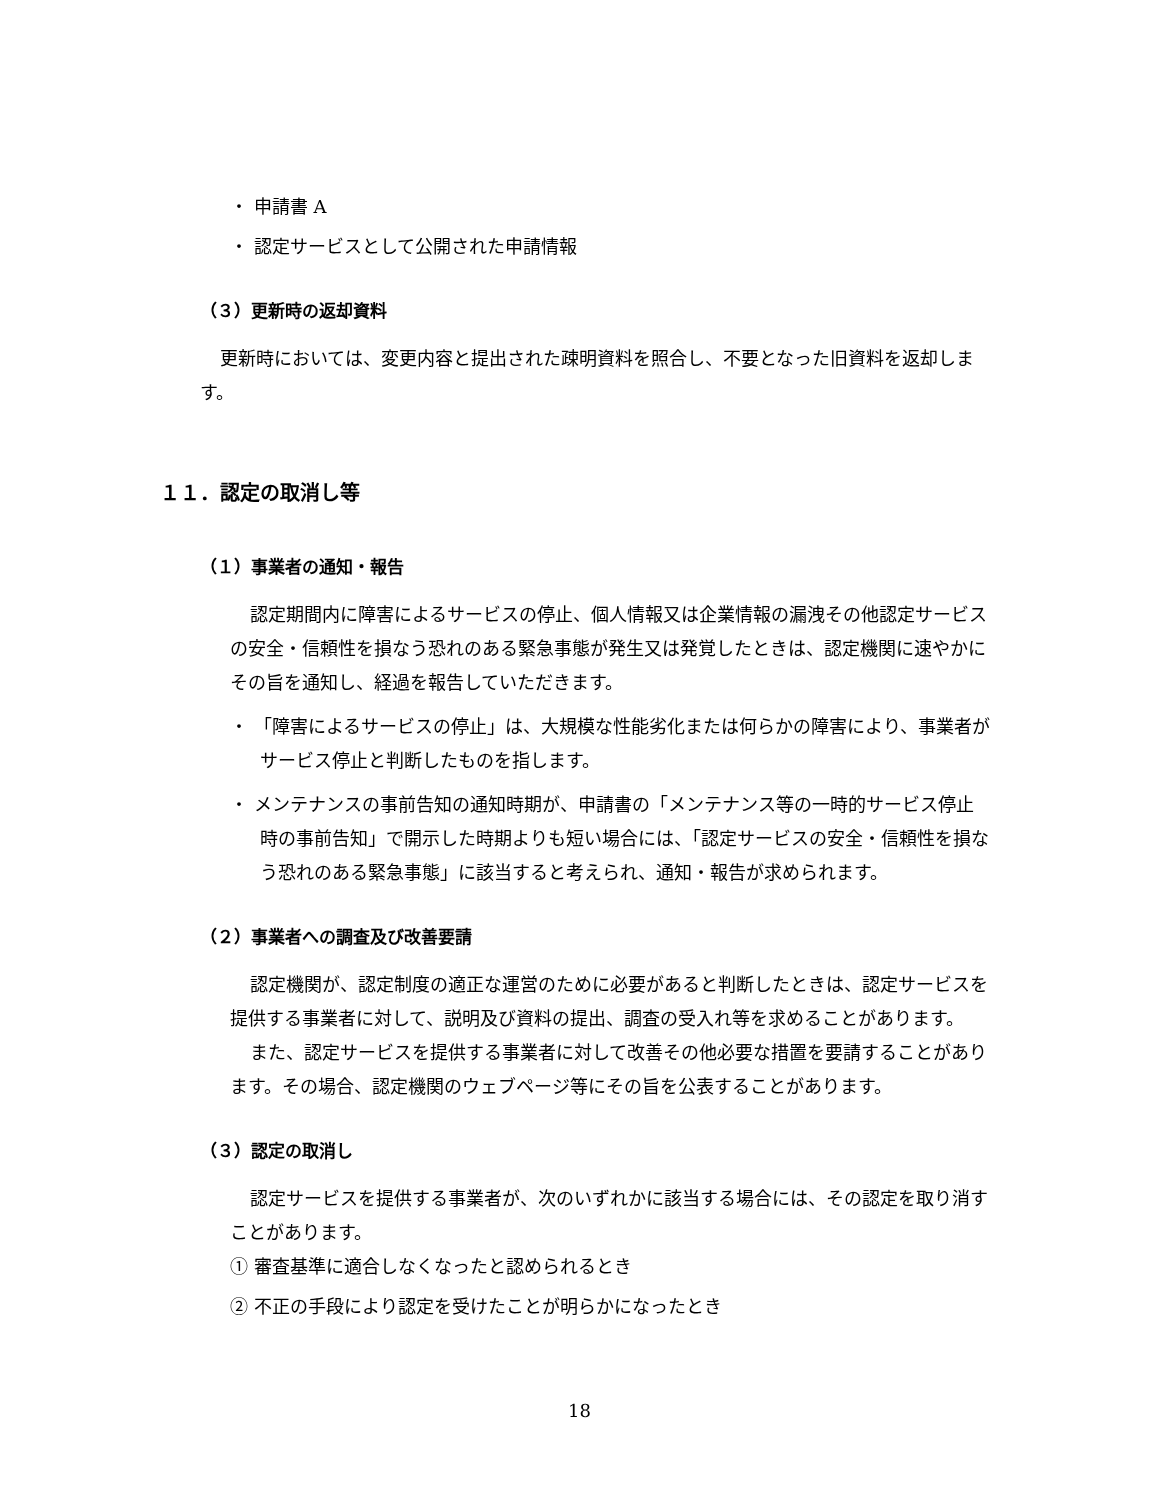・ 申請書 A
・ 認定サービスとして公開された申請情報
（３）更新時の返却資料
更新時においては、変更内容と提出された疎明資料を照合し、不要となった旧資料を返却します。
１１．認定の取消し等
（１）事業者の通知・報告
認定期間内に障害によるサービスの停止、個人情報又は企業情報の漏洩その他認定サービスの安全・信頼性を損なう恐れのある緊急事態が発生又は発覚したときは、認定機関に速やかにその旨を通知し、経過を報告していただきます。
・ 「障害によるサービスの停止」は、大規模な性能劣化または何らかの障害により、事業者がサービス停止と判断したものを指します。
・ メンテナンスの事前告知の通知時期が、申請書の「メンテナンス等の一時的サービス停止時の事前告知」で開示した時期よりも短い場合には、「認定サービスの安全・信頼性を損なう恐れのある緊急事態」に該当すると考えられ、通知・報告が求められます。
（２）事業者への調査及び改善要請
認定機関が、認定制度の適正な運営のために必要があると判断したときは、認定サービスを提供する事業者に対して、説明及び資料の提出、調査の受入れ等を求めることがあります。
また、認定サービスを提供する事業者に対して改善その他必要な措置を要請することがあります。その場合、認定機関のウェブページ等にその旨を公表することがあります。
（３）認定の取消し
認定サービスを提供する事業者が、次のいずれかに該当する場合には、その認定を取り消すことがあります。
① 審査基準に適合しなくなったと認められるとき
② 不正の手段により認定を受けたことが明らかになったとき
18